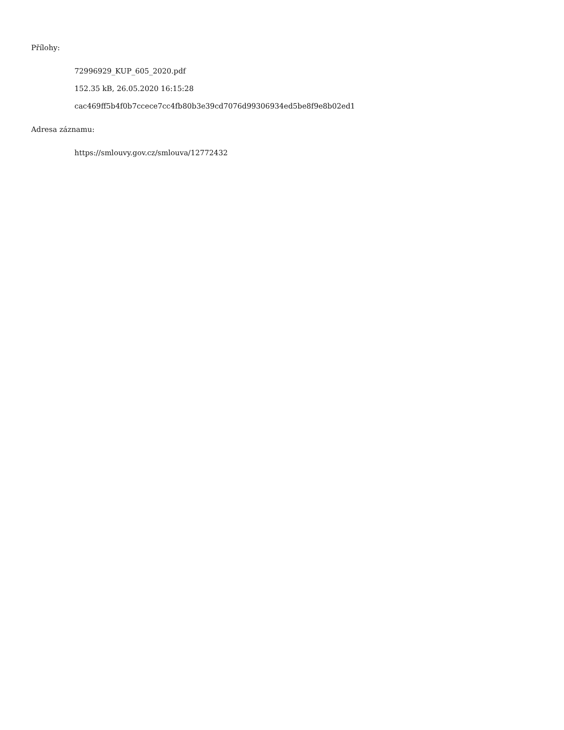Přílohy:
72996929_KUP_605_2020.pdf
152.35 kB, 26.05.2020 16:15:28
cac469ff5b4f0b7ccece7cc4fb80b3e39cd7076d99306934ed5be8f9e8b02ed1
Adresa záznamu:
https://smlouvy.gov.cz/smlouva/12772432